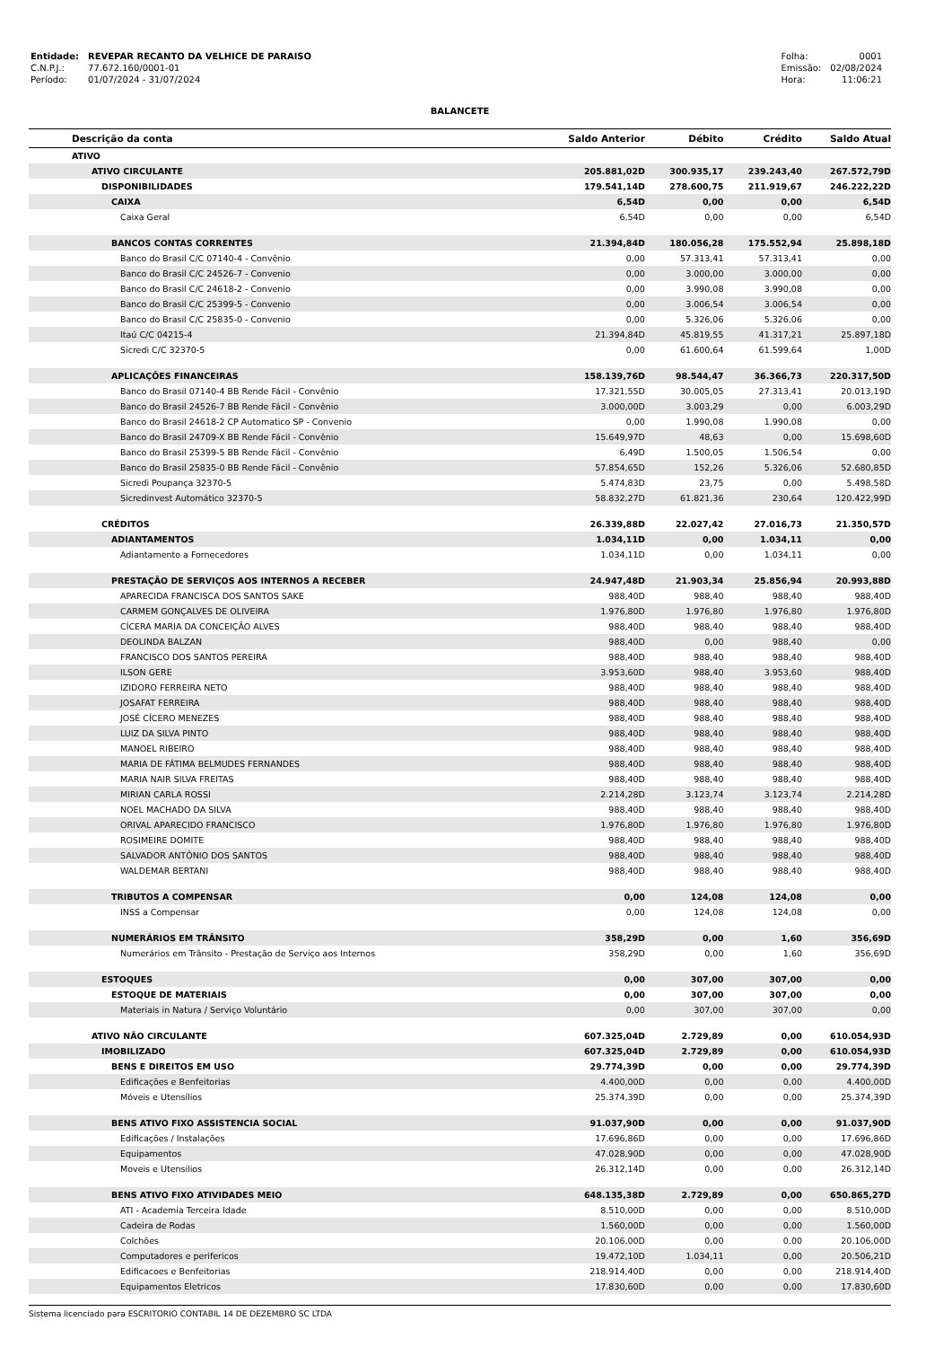| Entidade: | REVEPAR RECANTO DA VELHICE DE PARAISO |
| C.N.P.J.: | 77.672.160/0001-01 |
| Período: | 01/07/2024 - 31/07/2024 |
| Folha: | 0001 |
| Emissão: | 02/08/2024 |
| Hora: | 11:06:21 |
BALANCETE
| Descrição da conta | Saldo Anterior | Débito | Crédito | Saldo Atual |
| --- | --- | --- | --- | --- |
| ATIVO | | | | |
| ATIVO CIRCULANTE | 205.881,02D | 300.935,17 | 239.243,40 | 267.572,79D |
| DISPONIBILIDADES | 179.541,14D | 278.600,75 | 211.919,67 | 246.222,22D |
| CAIXA | 6,54D | 0,00 | 0,00 | 6,54D |
| Caixa Geral | 6,54D | 0,00 | 0,00 | 6,54D |
| BANCOS CONTAS CORRENTES | 21.394,84D | 180.056,28 | 175.552,94 | 25.898,18D |
| Banco do Brasil C/C 07140-4 - Convênio | 0,00 | 57.313,41 | 57.313,41 | 0,00 |
| Banco do Brasil C/C 24526-7 - Convenio | 0,00 | 3.000,00 | 3.000,00 | 0,00 |
| Banco do Brasil C/C 24618-2 - Convenio | 0,00 | 3.990,08 | 3.990,08 | 0,00 |
| Banco do Brasil C/C 25399-5 - Convenio | 0,00 | 3.006,54 | 3.006,54 | 0,00 |
| Banco do Brasil C/C 25835-0 - Convenio | 0,00 | 5.326,06 | 5.326,06 | 0,00 |
| Itaú C/C 04215-4 | 21.394,84D | 45.819,55 | 41.317,21 | 25.897,18D |
| Sicredi C/C 32370-5 | 0,00 | 61.600,64 | 61.599,64 | 1,00D |
| APLICAÇÕES FINANCEIRAS | 158.139,76D | 98.544,47 | 36.366,73 | 220.317,50D |
| Banco do Brasil 07140-4 BB Rende Fácil - Convênio | 17.321,55D | 30.005,05 | 27.313,41 | 20.013,19D |
| Banco do Brasil 24526-7 BB Rende Fácil - Convênio | 3.000,00D | 3.003,29 | 0,00 | 6.003,29D |
| Banco do Brasil 24618-2 CP Automatico SP - Convenio | 0,00 | 1.990,08 | 1.990,08 | 0,00 |
| Banco do Brasil 24709-X BB Rende Fácil - Convênio | 15.649,97D | 48,63 | 0,00 | 15.698,60D |
| Banco do Brasil 25399-5 BB Rende Fácil - Convênio | 6,49D | 1.500,05 | 1.506,54 | 0,00 |
| Banco do Brasil 25835-0 BB Rende Fácil - Convênio | 57.854,65D | 152,26 | 5.326,06 | 52.680,85D |
| Sicredi Poupança 32370-5 | 5.474,83D | 23,75 | 0,00 | 5.498,58D |
| Sicredinvest Automático 32370-5 | 58.832,27D | 61.821,36 | 230,64 | 120.422,99D |
| CRÉDITOS | 26.339,88D | 22.027,42 | 27.016,73 | 21.350,57D |
| ADIANTAMENTOS | 1.034,11D | 0,00 | 1.034,11 | 0,00 |
| Adiantamento a Fornecedores | 1.034,11D | 0,00 | 1.034,11 | 0,00 |
| PRESTAÇÃO DE SERVIÇOS AOS INTERNOS A RECEBER | 24.947,48D | 21.903,34 | 25.856,94 | 20.993,88D |
| APARECIDA FRANCISCA DOS SANTOS SAKE | 988,40D | 988,40 | 988,40 | 988,40D |
| CARMEM GONÇALVES DE OLIVEIRA | 1.976,80D | 1.976,80 | 1.976,80 | 1.976,80D |
| CÍCERA MARIA DA CONCEIÇÃO ALVES | 988,40D | 988,40 | 988,40 | 988,40D |
| DEOLINDA BALZAN | 988,40D | 0,00 | 988,40 | 0,00 |
| FRANCISCO DOS SANTOS PEREIRA | 988,40D | 988,40 | 988,40 | 988,40D |
| ILSON GERE | 3.953,60D | 988,40 | 3.953,60 | 988,40D |
| IZIDORO FERREIRA NETO | 988,40D | 988,40 | 988,40 | 988,40D |
| JOSAFAT FERREIRA | 988,40D | 988,40 | 988,40 | 988,40D |
| JOSÉ CÍCERO MENEZES | 988,40D | 988,40 | 988,40 | 988,40D |
| LUIZ DA SILVA PINTO | 988,40D | 988,40 | 988,40 | 988,40D |
| MANOEL RIBEIRO | 988,40D | 988,40 | 988,40 | 988,40D |
| MARIA DE FÁTIMA BELMUDES FERNANDES | 988,40D | 988,40 | 988,40 | 988,40D |
| MARIA NAIR SILVA FREITAS | 988,40D | 988,40 | 988,40 | 988,40D |
| MIRIAN CARLA ROSSI | 2.214,28D | 3.123,74 | 3.123,74 | 2.214,28D |
| NOEL MACHADO DA SILVA | 988,40D | 988,40 | 988,40 | 988,40D |
| ORIVAL APARECIDO FRANCISCO | 1.976,80D | 1.976,80 | 1.976,80 | 1.976,80D |
| ROSIMEIRE DOMITE | 988,40D | 988,40 | 988,40 | 988,40D |
| SALVADOR ANTÔNIO DOS SANTOS | 988,40D | 988,40 | 988,40 | 988,40D |
| WALDEMAR BERTANI | 988,40D | 988,40 | 988,40 | 988,40D |
| TRIBUTOS A COMPENSAR | 0,00 | 124,08 | 124,08 | 0,00 |
| INSS a Compensar | 0,00 | 124,08 | 124,08 | 0,00 |
| NUMERÁRIOS EM TRÂNSITO | 358,29D | 0,00 | 1,60 | 356,69D |
| Numerários em Trânsito - Prestação de Serviço aos Internos | 358,29D | 0,00 | 1,60 | 356,69D |
| ESTOQUES | 0,00 | 307,00 | 307,00 | 0,00 |
| ESTOQUE DE MATERIAIS | 0,00 | 307,00 | 307,00 | 0,00 |
| Materiais in Natura / Serviço Voluntário | 0,00 | 307,00 | 307,00 | 0,00 |
| ATIVO NÃO CIRCULANTE | 607.325,04D | 2.729,89 | 0,00 | 610.054,93D |
| IMOBILIZADO | 607.325,04D | 2.729,89 | 0,00 | 610.054,93D |
| BENS E DIREITOS EM USO | 29.774,39D | 0,00 | 0,00 | 29.774,39D |
| Edificações e Benfeitorias | 4.400,00D | 0,00 | 0,00 | 4.400,00D |
| Móveis e Utensílios | 25.374,39D | 0,00 | 0,00 | 25.374,39D |
| BENS ATIVO FIXO ASSISTENCIA SOCIAL | 91.037,90D | 0,00 | 0,00 | 91.037,90D |
| Edificações / Instalações | 17.696,86D | 0,00 | 0,00 | 17.696,86D |
| Equipamentos | 47.028,90D | 0,00 | 0,00 | 47.028,90D |
| Moveis e Utensilios | 26.312,14D | 0,00 | 0,00 | 26.312,14D |
| BENS ATIVO FIXO ATIVIDADES MEIO | 648.135,38D | 2.729,89 | 0,00 | 650.865,27D |
| ATI - Academia Terceira Idade | 8.510,00D | 0,00 | 0,00 | 8.510,00D |
| Cadeira de Rodas | 1.560,00D | 0,00 | 0,00 | 1.560,00D |
| Colchões | 20.106,00D | 0,00 | 0,00 | 20.106,00D |
| Computadores e perifericos | 19.472,10D | 1.034,11 | 0,00 | 20.506,21D |
| Edificacoes e Benfeitorias | 218.914,40D | 0,00 | 0,00 | 218.914,40D |
| Equipamentos Eletricos | 17.830,60D | 0,00 | 0,00 | 17.830,60D |
Sistema licenciado para ESCRITORIO CONTABIL 14 DE DEZEMBRO SC LTDA